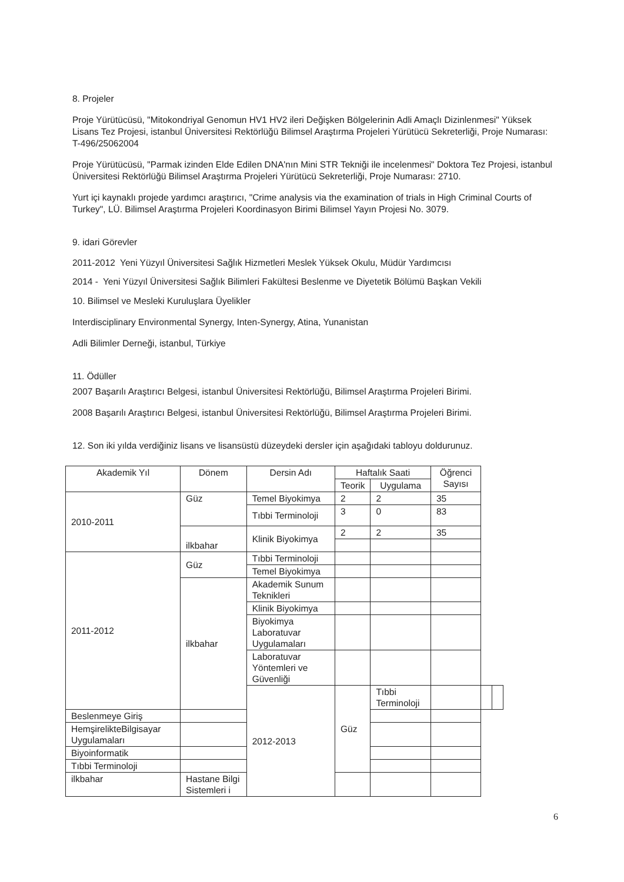8. Projeler
Proje Yürütücüsü, "Mitokondriyal Genomun HV1 HV2 ileri Değişken Bölgelerinin Adli Amaçlı Dizinlenmesi" Yüksek Lisans Tez Projesi, istanbul Üniversitesi Rektörlüğü Bilimsel Araştırma Projeleri Yürütücü Sekreterliği, Proje Numarası: T-496/25062004
Proje Yürütücüsü, "Parmak izinden Elde Edilen DNA'nın Mini STR Tekniği ile incelenmesi" Doktora Tez Projesi, istanbul Üniversitesi Rektörlüğü Bilimsel Araştırma Projeleri Yürütücü Sekreterliği, Proje Numarası: 2710.
Yurt içi kaynaklı projede yardımcı araştırıcı, "Crime analysis via the examination of trials in High Criminal Courts of Turkey", LÜ. Bilimsel Araştırma Projeleri Koordinasyon Birimi Bilimsel Yayın Projesi No. 3079.
9. idari Görevler
2011-2012 Yeni Yüzyıl Üniversitesi Sağlık Hizmetleri Meslek Yüksek Okulu, Müdür Yardımcısı
2014 - Yeni Yüzyıl Üniversitesi Sağlık Bilimleri Fakültesi Beslenme ve Diyetetik Bölümü Başkan Vekili
10. Bilimsel ve Mesleki Kuruluşlara Üyelikler
Interdisciplinary Environmental Synergy, Inten-Synergy, Atina, Yunanistan
Adli Bilimler Derneği, istanbul, Türkiye
11. Ödüller
2007 Başarılı Araştırıcı Belgesi, istanbul Üniversitesi Rektörlüğü, Bilimsel Araştırma Projeleri Birimi.
2008 Başarılı Araştırıcı Belgesi, istanbul Üniversitesi Rektörlüğü, Bilimsel Araştırma Projeleri Birimi.
12. Son iki yılda verdiğiniz lisans ve lisansüstü düzeydeki dersler için aşağıdaki tabloyu doldurunuz.
| Akademik Yıl | Dönem | Dersin Adı | Haftalık Saati | | Öğrenci Sayısı | | |
| --- | --- | --- | --- | --- | --- | --- | --- |
| | | | Teorik | Uygulama | | | |
| 2010-2011 | Güz | Temel Biyokimya | 2 | 2 | 35 | | |
| | | Tıbbi Terminoloji | 3 | 0 | 83 | | |
| | ilkbahar | Klinik Biyokimya | 2 | 2 | 35 | | |
| 2011-2012 | Güz | Tıbbi Terminoloji | | | | | |
| | | Temel Biyokimya | | | | | |
| | ilkbahar | Akademik Sunum Teknikleri | | | | | |
| | | Klinik Biyokimya | | | | | |
| | | Biyokimya Laboratuvar Uygulamaları | | | | | |
| | | Laboratuvar Yöntemleri ve Güvenliği | | | | | |
| | | 2012-2013 | Güz | Tıbbi Terminoloji | | | |
| Beslenmeye Giriş | | | | | | | |
| HemşirelikteBilgisayar Uygulamaları | | | | | | | |
| Biyoinformatik | | | | | | | |
| Tıbbi Terminoloji | | | | | | | |
| ilkbahar | Hastane Bilgi Sistemleri i | | | | | | |
6